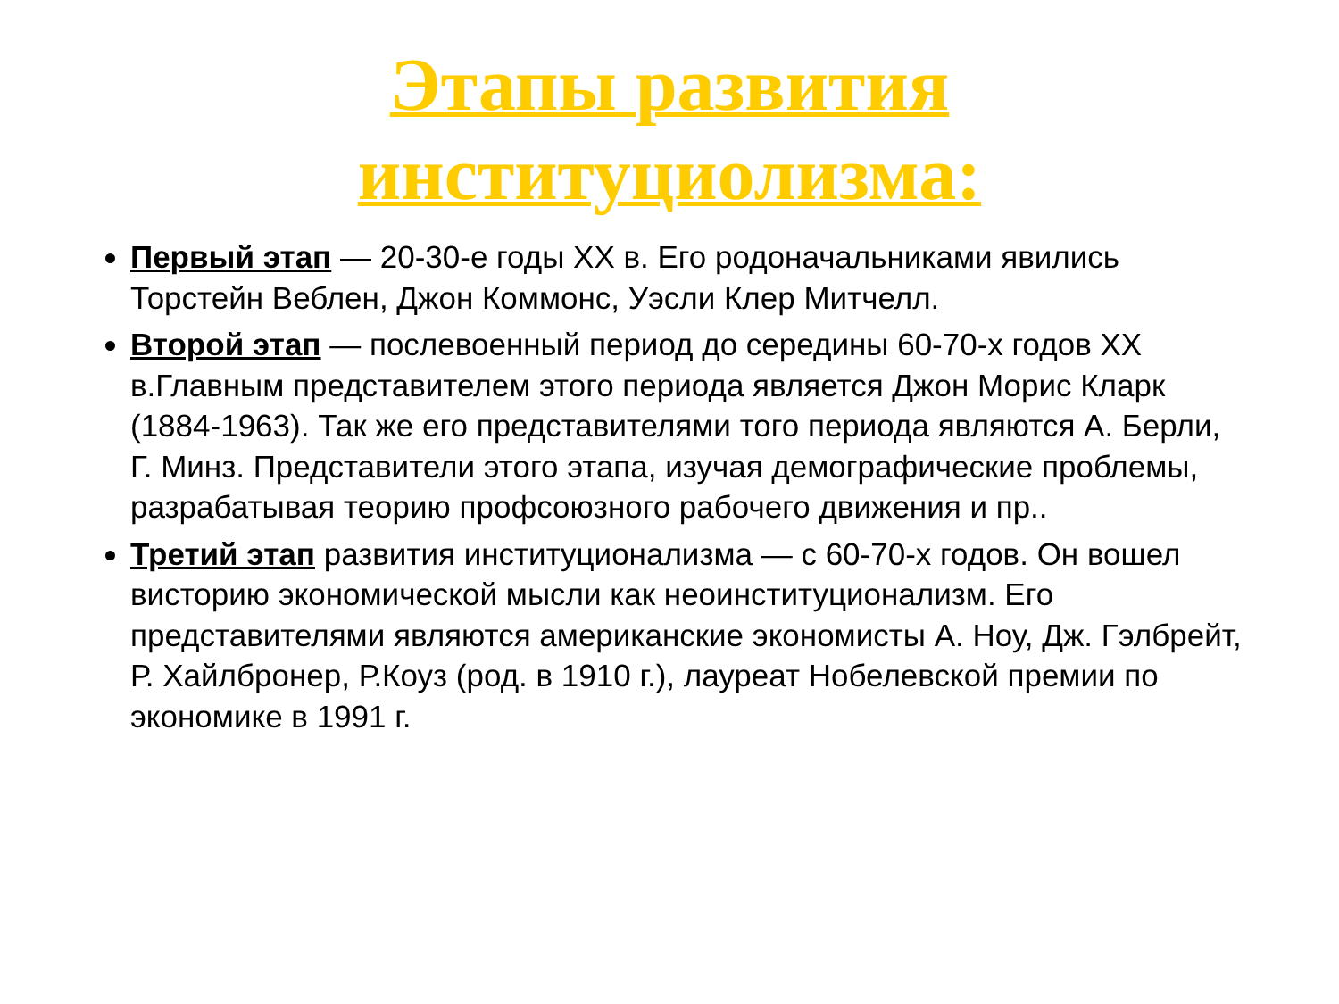Этапы развития
институциолизма:
Первый этап — 20-30-е годы XX в. Его родоначальниками явились Торстейн Веблен, Джон Коммонс, Уэсли Клер Митчелл.
Второй этап — послевоенный период до середины 60-70-х годов XX в.Главным представителем этого периода является Джон Морис Кларк (1884-1963). Так же его представителями того периода являются А. Берли, Г. Минз. Представители этого этапа, изучая демографические проблемы, разрабатывая теорию профсоюзного рабочего движения и пр..
Третий этап развития институционализма — с 60-70-х годов. Он вошел висторию экономической мысли как неоинституционализм. Его представителями являются американские экономисты А. Ноу, Дж. Гэлбрейт, Р. Хайлбронер, Р.Коуз (род. в 1910 г.), лауреат Нобелевской премии по экономике в 1991 г.